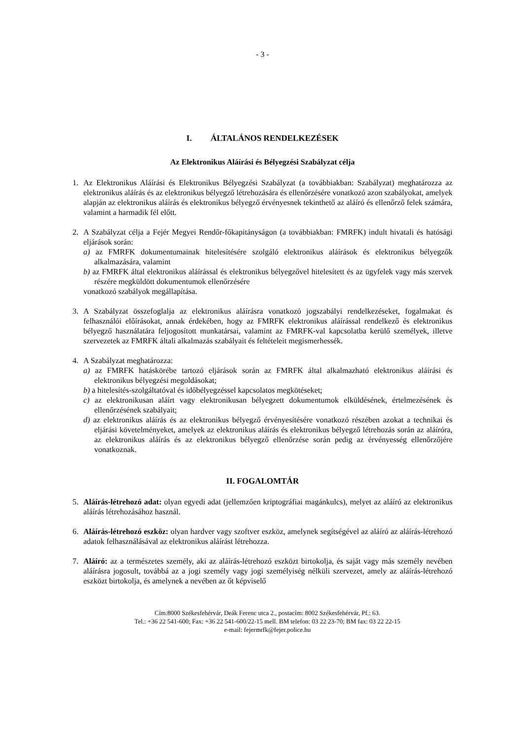- 3 -
I. ÁLTALÁNOS RENDELKEZÉSEK
Az Elektronikus Aláírási és Bélyegzési Szabályzat célja
1. Az Elektronikus Aláírási és Elektronikus Bélyegzési Szabályzat (a továbbiakban: Szabályzat) meghatározza az elektronikus aláírás és az elektronikus bélyegző létrehozására és ellenőrzésére vonatkozó azon szabályokat, amelyek alapján az elektronikus aláírás és elektronikus bélyegző érvényesnek tekinthető az aláíró és ellenőrző felek számára, valamint a harmadik fél előtt.
2. A Szabályzat célja a Fejér Megyei Rendőr-főkapitányságon (a továbbiakban: FMRFK) indult hivatali és hatósági eljárások során:
a) az FMRFK dokumentumainak hitelesítésére szolgáló elektronikus aláírások és elektronikus bélyegzők alkalmazására, valamint
b) az FMRFK által elektronikus aláírással és elektronikus bélyegzővel hitelesített és az ügyfelek vagy más szervek részére megküldött dokumentumok ellenőrzésére
vonatkozó szabályok megállapítása.
3. A Szabályzat összefoglalja az elektronikus aláírásra vonatkozó jogszabályi rendelkezéseket, fogalmakat és felhasználói előírásokat, annak érdekében, hogy az FMRFK elektronikus aláírással rendelkező és elektronikus bélyegző használatára feljogosított munkatársai, valamint az FMRFK-val kapcsolatba kerülő személyek, illetve szervezetek az FMRFK általi alkalmazás szabályait és feltételeit megismerhessék.
4. A Szabályzat meghatározza:
a) az FMRFK hatáskörébe tartozó eljárások során az FMRFK által alkalmazható elektronikus aláírási és elektronikus bélyegzési megoldásokat;
b) a hitelesítés-szolgáltatóval és időbélyegzéssel kapcsolatos megkötéseket;
c) az elektronikusan aláírt vagy elektronikusan bélyegzett dokumentumok elküldésének, értelmezésének és ellenőrzésének szabályait;
d) az elektronikus aláírás és az elektronikus bélyegző érvényesítésére vonatkozó részében azokat a technikai és eljárási követelményeket, amelyek az elektronikus aláírás és elektronikus bélyegző létrehozás során az aláíróra, az elektronikus aláírás és az elektronikus bélyegző ellenőrzése során pedig az érvényesség ellenőrzőjére vonatkoznak.
II. FOGALOMTÁR
5. Aláírás-létrehozó adat: olyan egyedi adat (jellemzően kriptográfiai magánkulcs), melyet az aláíró az elektronikus aláírás létrehozásához használ.
6. Aláírás-létrehozó eszköz: olyan hardver vagy szoftver eszköz, amelynek segítségével az aláíró az aláírás-létrehozó adatok felhasználásával az elektronikus aláírást létrehozza.
7. Aláíró: az a természetes személy, aki az aláírás-létrehozó eszközt birtokolja, és saját vagy más személy nevében aláírásra jogosult, továbbá az a jogi személy vagy jogi személyiség nélküli szervezet, amely az aláírás-létrehozó eszközt birtokolja, és amelynek a nevében az őt képviselő
Cím:8000 Székesfehérvár, Deák Ferenc utca 2., postacím: 8002 Székesfehérvár, Pf.: 63.
Tel.: +36 22 541-600; Fax: +36 22 541-600/22-15 mell. BM telefon: 03 22 23-70; BM fax: 03 22 22-15
e-mail: fejermrfk@fejer.police.hu